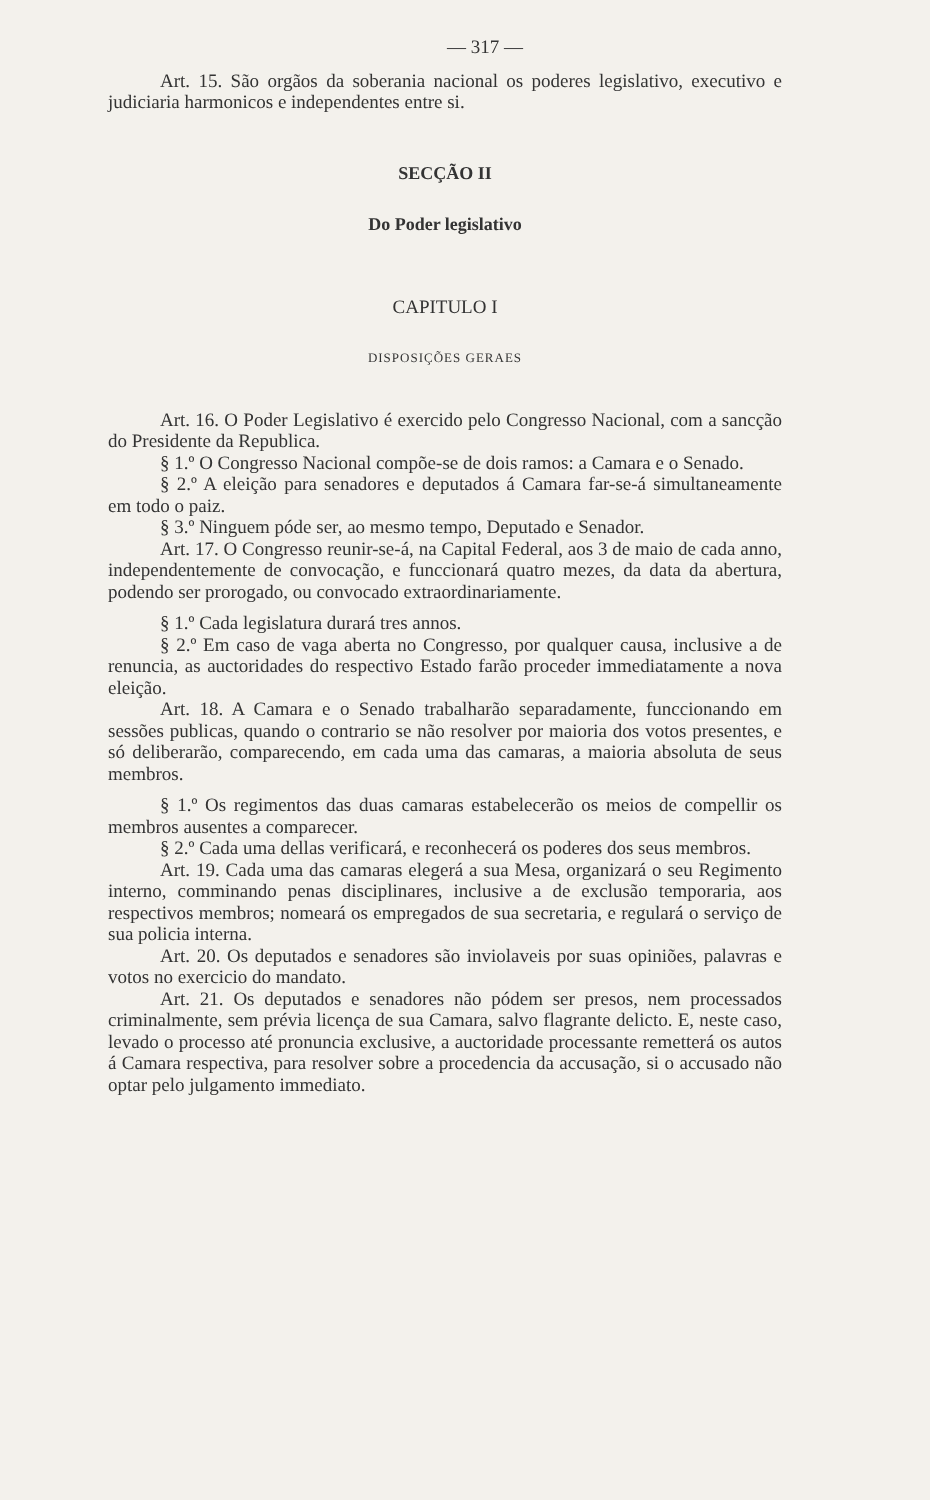— 317 —
Art. 15. São orgãos da soberania nacional os poderes legislativo, executivo e judiciaria harmonicos e independentes entre si.
SECÇÃO II
Do Poder legislativo
CAPITULO I
DISPOSIÇÕES GERAES
Art. 16. O Poder Legislativo é exercido pelo Congresso Nacional, com a sancção do Presidente da Republica.
§ 1.º O Congresso Nacional compõe-se de dois ramos: a Camara e o Senado.
§ 2.º A eleição para senadores e deputados á Camara far-se-á simultaneamente em todo o paiz.
§ 3.º Ninguem póde ser, ao mesmo tempo, Deputado e Senador.
Art. 17. O Congresso reunir-se-á, na Capital Federal, aos 3 de maio de cada anno, independentemente de convocação, e funccionará quatro mezes, da data da abertura, podendo ser prorogado, ou convocado extraordinariamente.
§ 1.º Cada legislatura durará tres annos.
§ 2.º Em caso de vaga aberta no Congresso, por qualquer causa, inclusive a de renuncia, as auctoridades do respectivo Estado farão proceder immediatamente a nova eleição.
Art. 18. A Camara e o Senado trabalharão separadamente, funccionando em sessões publicas, quando o contrario se não resolver por maioria dos votos presentes, e só deliberarão, comparecendo, em cada uma das camaras, a maioria absoluta de seus membros.
§ 1.º Os regimentos das duas camaras estabelecerão os meios de compellir os membros ausentes a comparecer.
§ 2.º Cada uma dellas verificará, e reconhecerá os poderes dos seus membros.
Art. 19. Cada uma das camaras elegerá a sua Mesa, organizará o seu Regimento interno, comminando penas disciplinares, inclusive a de exclusão temporaria, aos respectivos membros; nomeará os empregados de sua secretaria, e regulará o serviço de sua policia interna.
Art. 20. Os deputados e senadores são inviolaveis por suas opiniões, palavras e votos no exercicio do mandato.
Art. 21. Os deputados e senadores não pódem ser presos, nem processados criminalmente, sem prévia licença de sua Camara, salvo flagrante delicto. E, neste caso, levado o processo até pronuncia exclusive, a auctoridade processante remetterá os autos á Camara respectiva, para resolver sobre a procedencia da accusação, si o accusado não optar pelo julgamento immediato.